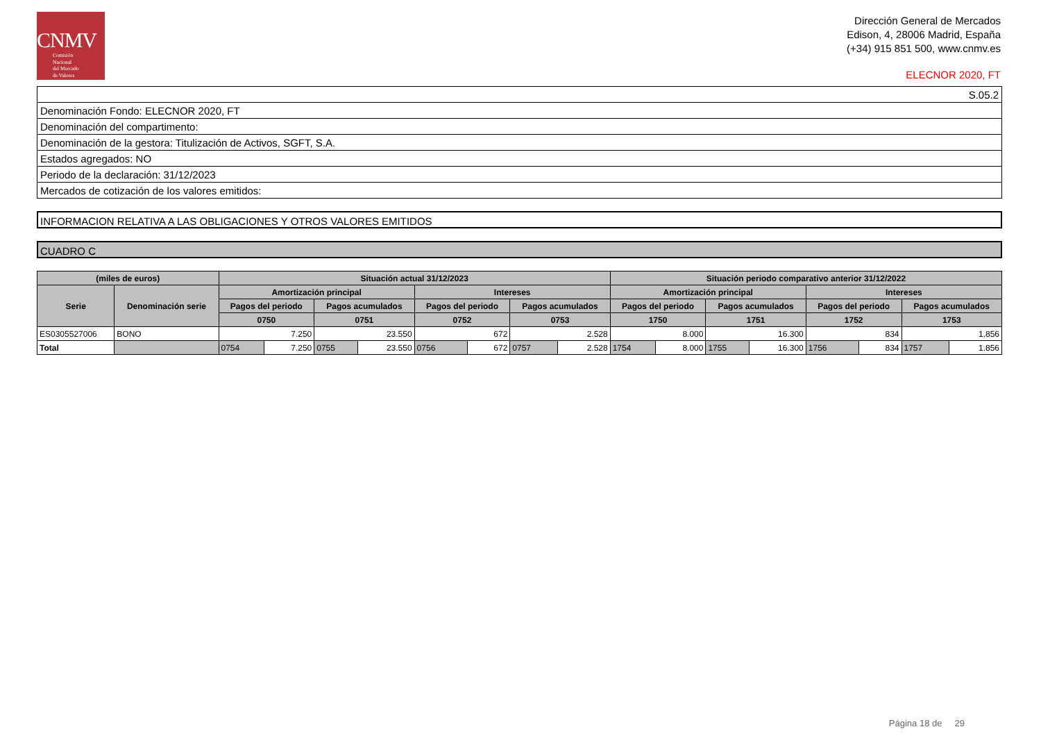CNMV
Comisión
Nacional
del Mercado
de Valores
Dirección General de Mercados
Edison, 4, 28006 Madrid, España
(+34) 915 851 500, www.cnmv.es
ELECNOR 2020, FT
| S.05.2 |
| Denominación Fondo: ELECNOR 2020, FT |
| Denominación del compartimento: |
| Denominación de la gestora: Titulización de Activos, SGFT, S.A. |
| Estados agregados: NO |
| Periodo de la declaración: 31/12/2023 |
| Mercados de cotización de los valores emitidos: |
INFORMACION RELATIVA A LAS OBLIGACIONES Y OTROS VALORES EMITIDOS
CUADRO C
| (miles de euros) | | Situación actual 31/12/2023 | | | | | | | | Situación periodo comparativo anterior 31/12/2022 | | | | | | | |
| --- | --- | --- | --- | --- | --- | --- | --- | --- | --- | --- | --- | --- | --- | --- | --- | --- | --- |
| Serie | Denominación serie | Amortización principal | | | | Intereses | | | | Amortización principal | | | | Intereses | | | |
| | | Pagos del periodo | | Pagos acumulados | | Pagos del periodo | | Pagos acumulados | | Pagos del periodo | | Pagos acumulados | | Pagos del periodo | | Pagos acumulados | |
| | | 0750 | | 0751 | | 0752 | | 0753 | | 1750 | | 1751 | | 1752 | | 1753 | |
| ES0305527006 | BONO | 7.250 | | 23.550 | | 672 | | 2.528 | | 8.000 | | 16.300 | | 834 | | 1.856 | |
| Total | | 0754 | 7.250 | 0755 | 23.550 | 0756 | 672 | 0757 | 2.528 | 1754 | 8.000 | 1755 | 16.300 | 1756 | 834 | 1757 | 1.856 |
Página 18 de 29